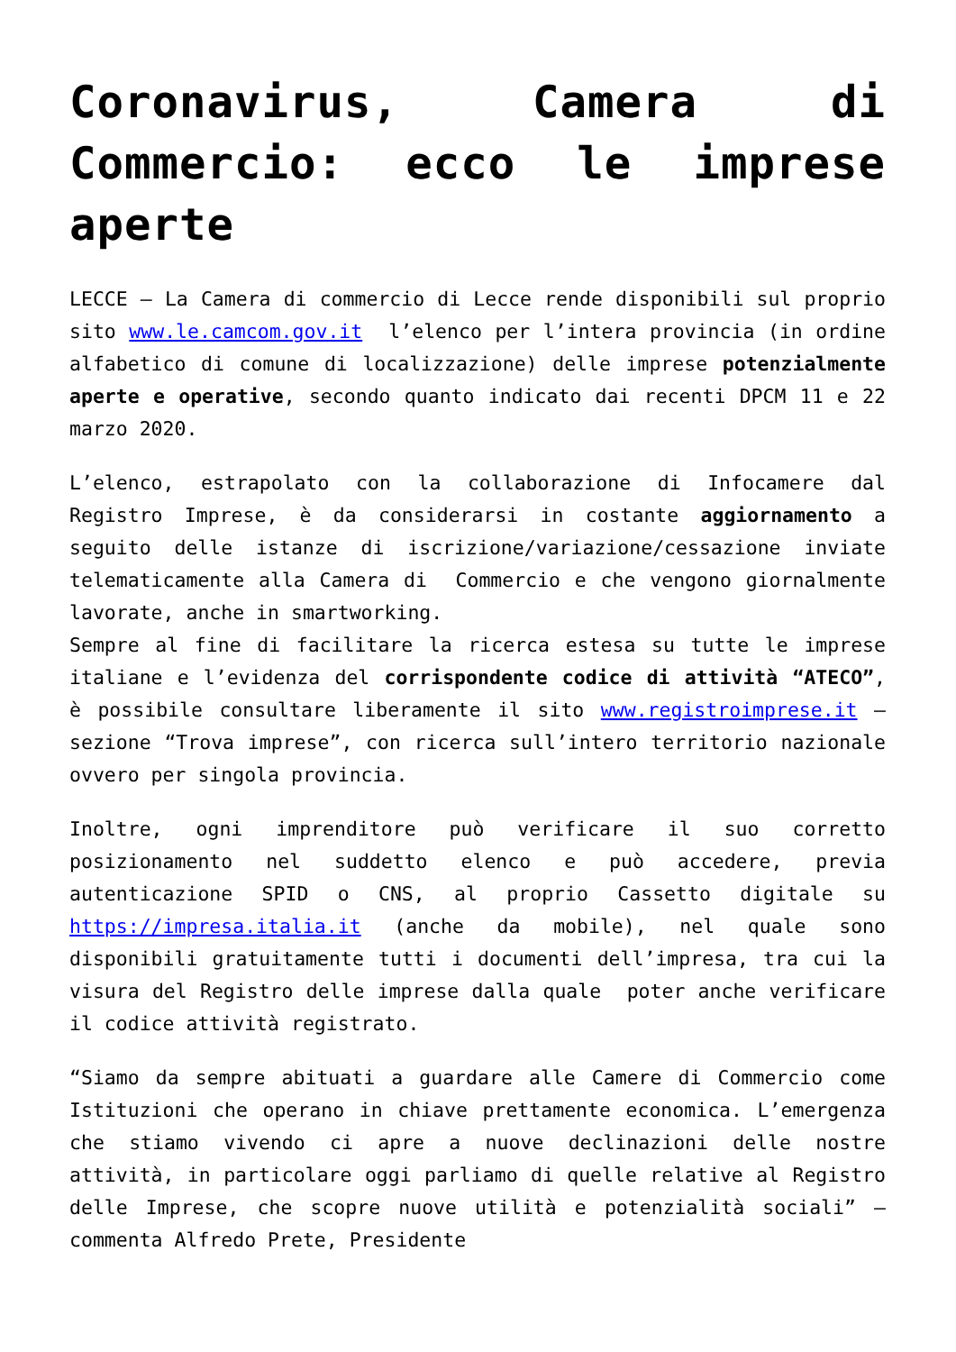Coronavirus, Camera di Commercio: ecco le imprese aperte
LECCE – La Camera di commercio di Lecce rende disponibili sul proprio sito www.le.camcom.gov.it l’elenco per l’intera provincia (in ordine alfabetico di comune di localizzazione) delle imprese potenzialmente aperte e operative, secondo quanto indicato dai recenti DPCM 11 e 22 marzo 2020.
L’elenco, estrapolato con la collaborazione di Infocamere dal Registro Imprese, è da considerarsi in costante aggiornamento a seguito delle istanze di iscrizione/variazione/cessazione inviate telematicamente alla Camera di Commercio e che vengono giornalmente lavorate, anche in smartworking.
Sempre al fine di facilitare la ricerca estesa su tutte le imprese italiane e l’evidenza del corrispondente codice di attività “ATECO”, è possibile consultare liberamente il sito www.registroimprese.it – sezione “Trova imprese”, con ricerca sull’intero territorio nazionale ovvero per singola provincia.
Inoltre, ogni imprenditore può verificare il suo corretto posizionamento nel suddetto elenco e può accedere, previa autenticazione SPID o CNS, al proprio Cassetto digitale su https://impresa.italia.it (anche da mobile), nel quale sono disponibili gratuitamente tutti i documenti dell’impresa, tra cui la visura del Registro delle imprese dalla quale poter anche verificare il codice attività registrato.
“Siamo da sempre abituati a guardare alle Camere di Commercio come Istituzioni che operano in chiave prettamente economica. L’emergenza che stiamo vivendo ci apre a nuove declinazioni delle nostre attività, in particolare oggi parliamo di quelle relative al Registro delle Imprese, che scopre nuove utilità e potenzialità sociali” – commenta Alfredo Prete, Presidente